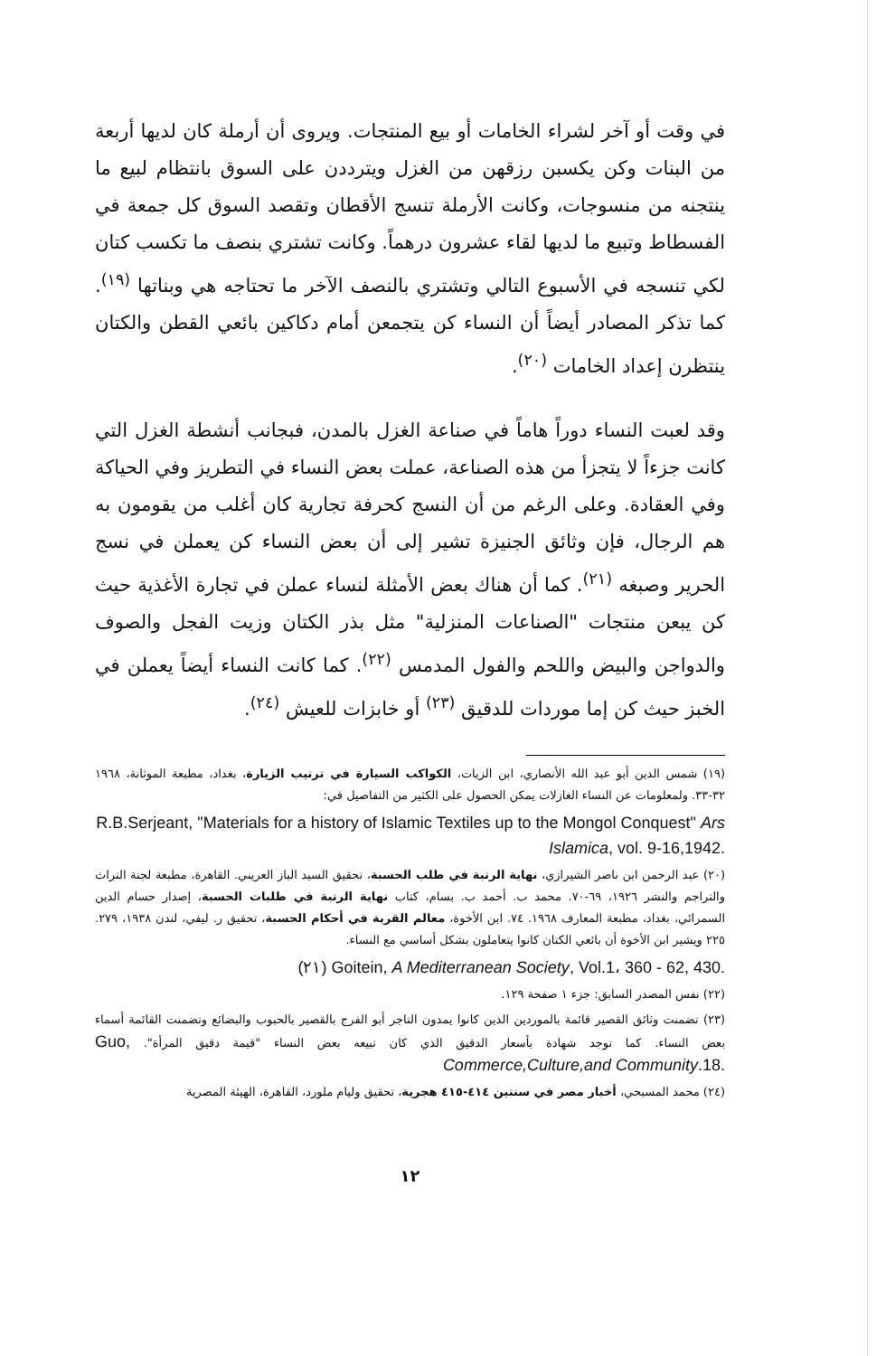في وقت أو آخر لشراء الخامات أو بيع المنتجات. ويروى أن أرملة كان لديها أربعة من البنات وكن يكسبن رزقهن من الغزل ويترددن على السوق بانتظام لبيع ما ينتجنه من منسوجات، وكانت الأرملة تنسج الأقطان وتقصد السوق كل جمعة في الفسطاط وتبيع ما لديها لقاء عشرون درهماً. وكانت تشتري بنصف ما تكسب كتان لكي تنسجه في الأسبوع التالي وتشتري بالنصف الآخر ما تحتاجه هي وبناتها <sup>(١٩)</sup>. كما تذكر المصادر أيضاً أن النساء كن يتجمعن أمام دكاكين بائعي القطن والكتان ينتظرن إعداد الخامات <sup>(٢٠)</sup>.
وقد لعبت النساء دوراً هاماً في صناعة الغزل بالمدن، فبجانب أنشطة الغزل التي كانت جزءاً لا يتجزأ من هذه الصناعة، عملت بعض النساء في التطريز وفي الحياكة وفي العقادة. وعلى الرغم من أن النسج كحرفة تجارية كان أغلب من يقومون به هم الرجال، فإن وثائق الجنيزة تشير إلى أن بعض النساء كن يعملن في نسج الحرير وصبغه <sup>(٢١)</sup>. كما أن هناك بعض الأمثلة لنساء عملن في تجارة الأغذية حيث كن يبعن منتجات "الصناعات المنزلية" مثل بذر الكتان وزيت الفجل والصوف والدواجن والبيض واللحم والفول المدمس <sup>(٢٢)</sup>. كما كانت النساء أيضاً يعملن في الخبز حيث كن إما موردات للدقيق <sup>(٢٣)</sup> أو خابزات للعيش <sup>(٢٤)</sup>.
(١٩) شمس الدين أبو عبد الله الأنصاري، ابن الزيات، الكواكب السيارة في ترتيب الزيارة، بغداد، مطبعة الموثانة، ١٩٦٨ ٣٢-٣٣. ولمعلومات عن النساء الغازلات يمكن الحصول على الكثير من التفاصيل في:
R.B.Serjeant, "Materials for a history of Islamic Textiles up to the Mongol Conquest" Ars Islamica, vol. 9-16,1942.
(٢٠) عبد الرحمن ابن ناصر الشيرازي، نهاية الرتبة في طلب الحسبة، تحقيق السيد الباز العريني. القاهرة، مطبعة لجنة التراث والتراجم والنشر ١٩٢٦، ٦٩-٧٠. محمد ب. أحمد ب. بسام، كتاب نهاية الرتبة في طلبات الحسبة، إصدار حسام الدين السمرائي، بغداد، مطبعة المعارف ١٩٦٨. ٧٤. ابن الأخوة، معالم القربة في أحكام الحسبة، تحقيق ر. ليفي، لندن ١٩٣٨، ٢٧٩. ٢٢٥ ويشير ابن الأخوة أن بائعي الكتان كانوا يتعاملون بشكل أساسي مع النساء.
(٢١) Goitein, A Mediterranean Society, Vol.1، 360 - 62, 430.
(٢٢) نفس المصدر السابق: جزء ١ صفحة ١٢٩.
(٢٣) تضمنت وثائق القصير قائمة بالموردين الذين كانوا يمدون التاجر أبو الفرج بالقصير بالحبوب والبضائع وتضمنت القائمة أسماء بعض النساء. كما توجد شهادة بأسعار الدقيق الذي كان تبيعه بعض النساء "قيمة دقيق المرأة". Guo, Commerce,Culture,and Community.18.
(٢٤) محمد المسبحي، أخبار مصر في سنتين ٤١٤-٤١٥ هجرية، تحقيق وليام ملورد، القاهرة، الهيئة المصرية
١٢